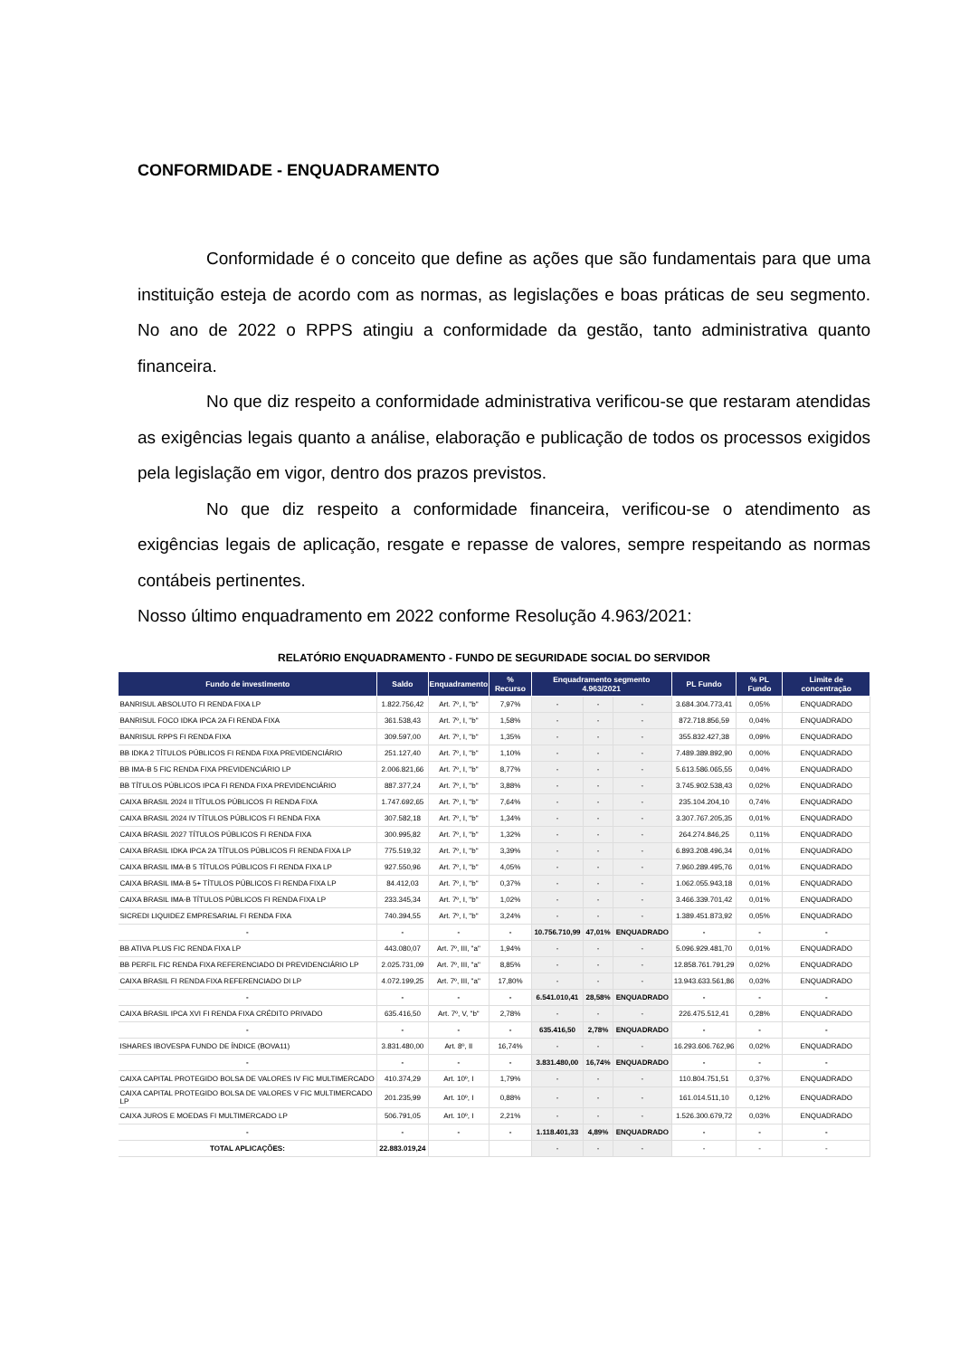CONFORMIDADE - ENQUADRAMENTO
Conformidade é o conceito que define as ações que são fundamentais para que uma instituição esteja de acordo com as normas, as legislações e boas práticas de seu segmento. No ano de 2022 o RPPS atingiu a conformidade da gestão, tanto administrativa quanto financeira.
No que diz respeito a conformidade administrativa verificou-se que restaram atendidas as exigências legais quanto a análise, elaboração e publicação de todos os processos exigidos pela legislação em vigor, dentro dos prazos previstos.
No que diz respeito a conformidade financeira, verificou-se o atendimento as exigências legais de aplicação, resgate e repasse de valores, sempre respeitando as normas contábeis pertinentes.
Nosso último enquadramento em 2022 conforme Resolução 4.963/2021:
RELATÓRIO ENQUADRAMENTO - FUNDO DE SEGURIDADE SOCIAL DO SERVIDOR
| Fundo de investimento | Saldo | Enquadramento | % Recurso | Enquadramento segmento 4.963/2021 | | | PL Fundo | % PL Fundo | Limite de concentração |
| --- | --- | --- | --- | --- | --- | --- | --- | --- | --- |
| BANRISUL ABSOLUTO FI RENDA FIXA LP | 1.822.756,42 | Art. 7º, I, "b" | 7,97% | - | - | - | 3.684.304.773,41 | 0,05% | ENQUADRADO |
| BANRISUL FOCO IDKA IPCA 2A FI RENDA FIXA | 361.538,43 | Art. 7º, I, "b" | 1,58% | - | - | - | 872.718.856,59 | 0,04% | ENQUADRADO |
| BANRISUL RPPS FI RENDA FIXA | 309.597,00 | Art. 7º, I, "b" | 1,35% | - | - | - | 355.832.427,38 | 0,09% | ENQUADRADO |
| BB IDKA 2 TÍTULOS PÚBLICOS FI RENDA FIXA PREVIDENCIÁRIO | 251.127,40 | Art. 7º, I, "b" | 1,10% | - | - | - | 7.489.389.892,90 | 0,00% | ENQUADRADO |
| BB IMA-B 5 FIC RENDA FIXA PREVIDENCIÁRIO LP | 2.006.821,66 | Art. 7º, I, "b" | 8,77% | - | - | - | 5.613.586.065,55 | 0,04% | ENQUADRADO |
| BB TÍTULOS PÚBLICOS IPCA FI RENDA FIXA PREVIDENCIÁRIO | 887.377,24 | Art. 7º, I, "b" | 3,88% | - | - | - | 3.745.902.538,43 | 0,02% | ENQUADRADO |
| CAIXA BRASIL 2024 II TÍTULOS PÚBLICOS FI RENDA FIXA | 1.747.692,65 | Art. 7º, I, "b" | 7,64% | - | - | - | 235.104.204,10 | 0,74% | ENQUADRADO |
| CAIXA BRASIL 2024 IV TÍTULOS PÚBLICOS FI RENDA FIXA | 307.582,18 | Art. 7º, I, "b" | 1,34% | - | - | - | 3.307.767.205,35 | 0,01% | ENQUADRADO |
| CAIXA BRASIL 2027 TÍTULOS PÚBLICOS FI RENDA FIXA | 300.995,82 | Art. 7º, I, "b" | 1,32% | - | - | - | 264.274.846,25 | 0,11% | ENQUADRADO |
| CAIXA BRASIL IDKA IPCA 2A TÍTULOS PÚBLICOS FI RENDA FIXA LP | 775.519,32 | Art. 7º, I, "b" | 3,39% | - | - | - | 6.893.208.496,34 | 0,01% | ENQUADRADO |
| CAIXA BRASIL IMA-B 5 TÍTULOS PÚBLICOS FI RENDA FIXA LP | 927.550,96 | Art. 7º, I, "b" | 4,05% | - | - | - | 7.960.289.495,76 | 0,01% | ENQUADRADO |
| CAIXA BRASIL IMA-B 5+ TÍTULOS PÚBLICOS FI RENDA FIXA LP | 84.412,03 | Art. 7º, I, "b" | 0,37% | - | - | - | 1.062.055.943,18 | 0,01% | ENQUADRADO |
| CAIXA BRASIL IMA-B TÍTULOS PÚBLICOS FI RENDA FIXA LP | 233.345,34 | Art. 7º, I, "b" | 1,02% | - | - | - | 3.466.339.701,42 | 0,01% | ENQUADRADO |
| SICREDI LIQUIDEZ EMPRESARIAL FI RENDA FIXA | 740.394,55 | Art. 7º, I, "b" | 3,24% | - | - | - | 1.389.451.873,92 | 0,05% | ENQUADRADO |
| - | - | - | - | 10.756.710,99 | 47,01% | ENQUADRADO | - | - | - |
| BB ATIVA PLUS FIC RENDA FIXA LP | 443.080,07 | Art. 7º, III, "a" | 1,94% | - | - | - | 5.096.929.481,70 | 0,01% | ENQUADRADO |
| BB PERFIL FIC RENDA FIXA REFERENCIADO DI PREVIDENCIÁRIO LP | 2.025.731,09 | Art. 7º, III, "a" | 8,85% | - | - | - | 12.858.761.791,29 | 0,02% | ENQUADRADO |
| CAIXA BRASIL FI RENDA FIXA REFERENCIADO DI LP | 4.072.199,25 | Art. 7º, III, "a" | 17,80% | - | - | - | 13.943.633.561,86 | 0,03% | ENQUADRADO |
| - | - | - | - | 6.541.010,41 | 28,58% | ENQUADRADO | - | - | - |
| CAIXA BRASIL IPCA XVI FI RENDA FIXA CRÉDITO PRIVADO | 635.416,50 | Art. 7º, V, "b" | 2,78% | - | - | - | 226.475.512,41 | 0,28% | ENQUADRADO |
| - | - | - | - | 635.416,50 | 2,78% | ENQUADRADO | - | - | - |
| ISHARES IBOVESPA FUNDO DE ÍNDICE (BOVA11) | 3.831.480,00 | Art. 8º, II | 16,74% | - | - | - | 16.293.606.762,96 | 0,02% | ENQUADRADO |
| - | - | - | - | 3.831.480,00 | 16,74% | ENQUADRADO | - | - | - |
| CAIXA CAPITAL PROTEGIDO BOLSA DE VALORES IV FIC MULTIMERCADO | 410.374,29 | Art. 10º, I | 1,79% | - | - | - | 110.804.751,51 | 0,37% | ENQUADRADO |
| CAIXA CAPITAL PROTEGIDO BOLSA DE VALORES V FIC MULTIMERCADO LP | 201.235,99 | Art. 10º, I | 0,88% | - | - | - | 161.014.511,10 | 0,12% | ENQUADRADO |
| CAIXA JUROS E MOEDAS FI MULTIMERCADO LP | 506.791,05 | Art. 10º, I | 2,21% | - | - | - | 1.526.300.679,72 | 0,03% | ENQUADRADO |
| - | - | - | - | 1.118.401,33 | 4,89% | ENQUADRADO | - | - | - |
| TOTAL APLICAÇÕES: | 22.883.019,24 | | | - | - | - | - | - | - |